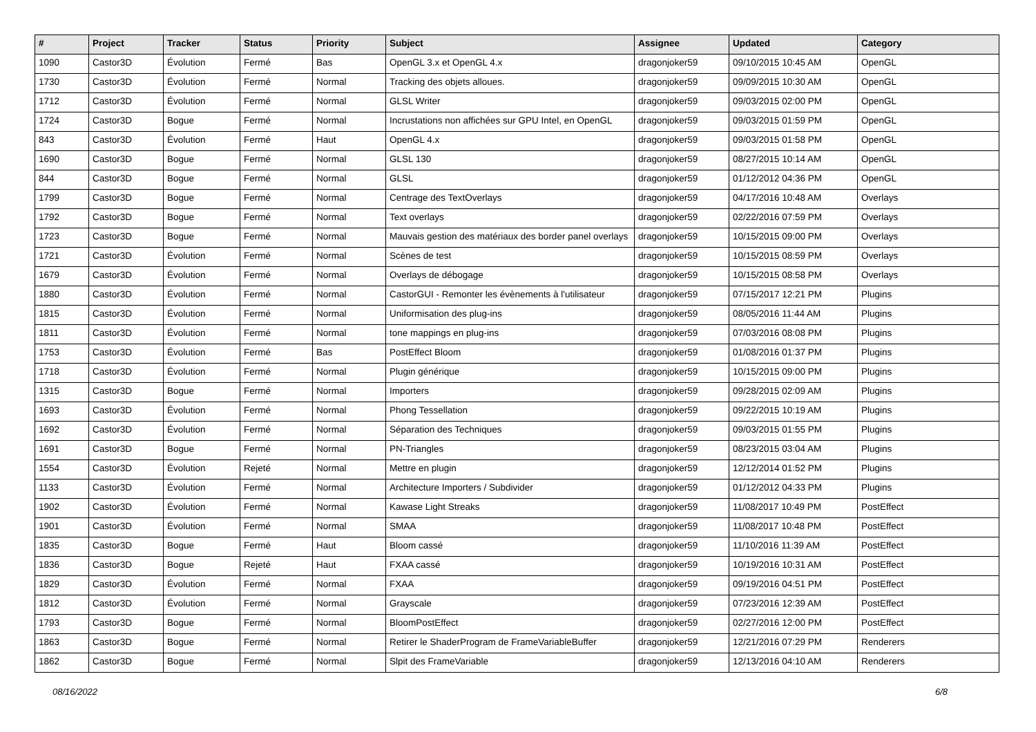| # | Project | Tracker | Status | Priority | Subject | Assignee | Updated | Category |
| --- | --- | --- | --- | --- | --- | --- | --- | --- |
| 1090 | Castor3D | Évolution | Fermé | Bas | OpenGL 3.x et OpenGL 4.x | dragonjoker59 | 09/10/2015 10:45 AM | OpenGL |
| 1730 | Castor3D | Évolution | Fermé | Normal | Tracking des objets alloues. | dragonjoker59 | 09/09/2015 10:30 AM | OpenGL |
| 1712 | Castor3D | Évolution | Fermé | Normal | GLSL Writer | dragonjoker59 | 09/03/2015 02:00 PM | OpenGL |
| 1724 | Castor3D | Bogue | Fermé | Normal | Incrustations non affichées sur GPU Intel, en OpenGL | dragonjoker59 | 09/03/2015 01:59 PM | OpenGL |
| 843 | Castor3D | Évolution | Fermé | Haut | OpenGL 4.x | dragonjoker59 | 09/03/2015 01:58 PM | OpenGL |
| 1690 | Castor3D | Bogue | Fermé | Normal | GLSL 130 | dragonjoker59 | 08/27/2015 10:14 AM | OpenGL |
| 844 | Castor3D | Bogue | Fermé | Normal | GLSL | dragonjoker59 | 01/12/2012 04:36 PM | OpenGL |
| 1799 | Castor3D | Bogue | Fermé | Normal | Centrage des TextOverlays | dragonjoker59 | 04/17/2016 10:48 AM | Overlays |
| 1792 | Castor3D | Bogue | Fermé | Normal | Text overlays | dragonjoker59 | 02/22/2016 07:59 PM | Overlays |
| 1723 | Castor3D | Bogue | Fermé | Normal | Mauvais gestion des matériaux des border panel overlays | dragonjoker59 | 10/15/2015 09:00 PM | Overlays |
| 1721 | Castor3D | Évolution | Fermé | Normal | Scènes de test | dragonjoker59 | 10/15/2015 08:59 PM | Overlays |
| 1679 | Castor3D | Évolution | Fermé | Normal | Overlays de débogage | dragonjoker59 | 10/15/2015 08:58 PM | Overlays |
| 1880 | Castor3D | Évolution | Fermé | Normal | CastorGUI - Remonter les évènements à l'utilisateur | dragonjoker59 | 07/15/2017 12:21 PM | Plugins |
| 1815 | Castor3D | Évolution | Fermé | Normal | Uniformisation des plug-ins | dragonjoker59 | 08/05/2016 11:44 AM | Plugins |
| 1811 | Castor3D | Évolution | Fermé | Normal | tone mappings en plug-ins | dragonjoker59 | 07/03/2016 08:08 PM | Plugins |
| 1753 | Castor3D | Évolution | Fermé | Bas | PostEffect Bloom | dragonjoker59 | 01/08/2016 01:37 PM | Plugins |
| 1718 | Castor3D | Évolution | Fermé | Normal | Plugin générique | dragonjoker59 | 10/15/2015 09:00 PM | Plugins |
| 1315 | Castor3D | Bogue | Fermé | Normal | Importers | dragonjoker59 | 09/28/2015 02:09 AM | Plugins |
| 1693 | Castor3D | Évolution | Fermé | Normal | Phong Tessellation | dragonjoker59 | 09/22/2015 10:19 AM | Plugins |
| 1692 | Castor3D | Évolution | Fermé | Normal | Séparation des Techniques | dragonjoker59 | 09/03/2015 01:55 PM | Plugins |
| 1691 | Castor3D | Bogue | Fermé | Normal | PN-Triangles | dragonjoker59 | 08/23/2015 03:04 AM | Plugins |
| 1554 | Castor3D | Évolution | Rejeté | Normal | Mettre en plugin | dragonjoker59 | 12/12/2014 01:52 PM | Plugins |
| 1133 | Castor3D | Évolution | Fermé | Normal | Architecture Importers / Subdivider | dragonjoker59 | 01/12/2012 04:33 PM | Plugins |
| 1902 | Castor3D | Évolution | Fermé | Normal | Kawase Light Streaks | dragonjoker59 | 11/08/2017 10:49 PM | PostEffect |
| 1901 | Castor3D | Évolution | Fermé | Normal | SMAA | dragonjoker59 | 11/08/2017 10:48 PM | PostEffect |
| 1835 | Castor3D | Bogue | Fermé | Haut | Bloom cassé | dragonjoker59 | 11/10/2016 11:39 AM | PostEffect |
| 1836 | Castor3D | Bogue | Rejeté | Haut | FXAA cassé | dragonjoker59 | 10/19/2016 10:31 AM | PostEffect |
| 1829 | Castor3D | Évolution | Fermé | Normal | FXAA | dragonjoker59 | 09/19/2016 04:51 PM | PostEffect |
| 1812 | Castor3D | Évolution | Fermé | Normal | Grayscale | dragonjoker59 | 07/23/2016 12:39 AM | PostEffect |
| 1793 | Castor3D | Bogue | Fermé | Normal | BloomPostEffect | dragonjoker59 | 02/27/2016 12:00 PM | PostEffect |
| 1863 | Castor3D | Bogue | Fermé | Normal | Retirer le ShaderProgram de FrameVariableBuffer | dragonjoker59 | 12/21/2016 07:29 PM | Renderers |
| 1862 | Castor3D | Bogue | Fermé | Normal | Slpit des FrameVariable | dragonjoker59 | 12/13/2016 04:10 AM | Renderers |
08/16/2022 6/8